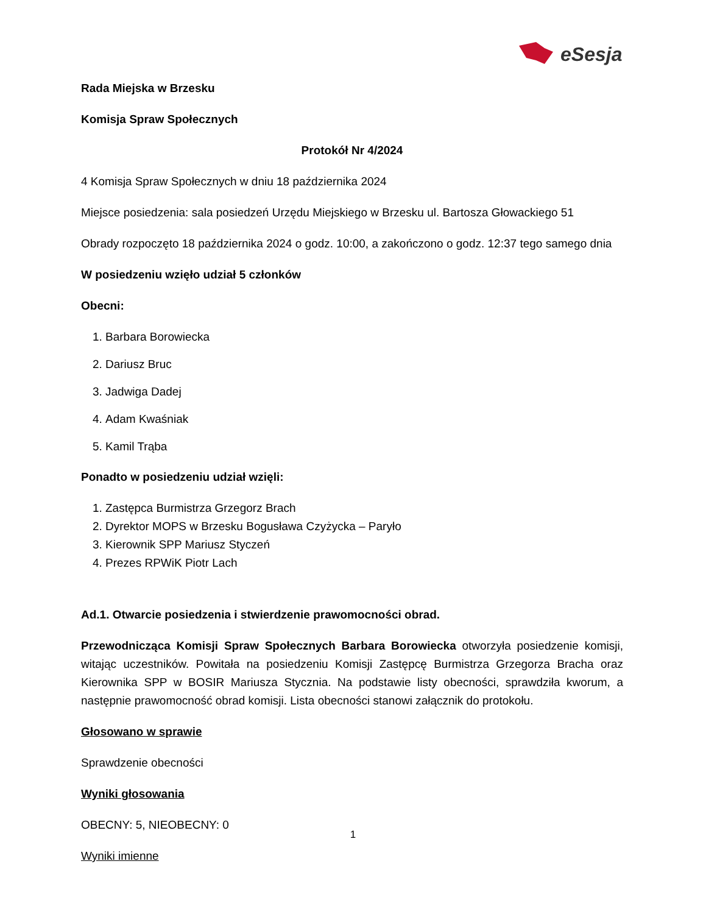eSesja
Rada Miejska w Brzesku
Komisja Spraw Społecznych
Protokół Nr 4/2024
4 Komisja Spraw Społecznych w dniu 18 października 2024
Miejsce posiedzenia: sala posiedzeń Urzędu Miejskiego w Brzesku ul. Bartosza Głowackiego 51
Obrady rozpoczęto 18 października 2024 o godz. 10:00, a zakończono o godz. 12:37 tego samego dnia
W posiedzeniu wzięło udział 5 członków
Obecni:
1. Barbara Borowiecka
2. Dariusz Bruc
3. Jadwiga Dadej
4. Adam Kwaśniak
5. Kamil Trąba
Ponadto w posiedzeniu udział wzięli:
1. Zastępca Burmistrza Grzegorz Brach
2. Dyrektor MOPS w Brzesku Bogusława Czyżycka – Paryło
3. Kierownik SPP Mariusz Styczeń
4. Prezes RPWiK Piotr Lach
Ad.1. Otwarcie posiedzenia i stwierdzenie prawomocności obrad.
Przewodnicząca Komisji Spraw Społecznych Barbara Borowiecka otworzyła posiedzenie komisji, witając uczestników. Powitała na posiedzeniu Komisji Zastępcę Burmistrza Grzegorza Bracha oraz Kierownika SPP w BOSIR Mariusza Stycznia. Na podstawie listy obecności, sprawdziła kworum, a następnie prawomocność obrad komisji. Lista obecności stanowi załącznik do protokołu.
Głosowano w sprawie
Sprawdzenie obecności
Wyniki głosowania
OBECNY: 5, NIEOBECNY: 0
Wyniki imienne
1